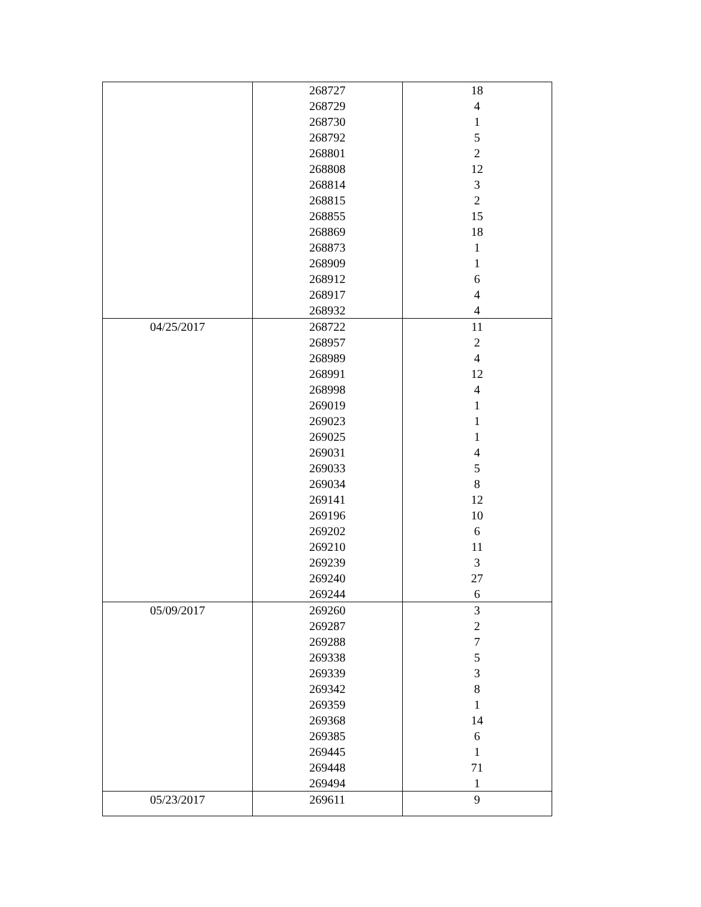| | 268727 268729 268730 268792 268801 268808 268814 268815 268855 268869 268873 268909 268912 268917 268932 | 18 4 1 5 2 12 3 2 15 18 1 1 6 4 4 |
| 04/25/2017 | 268722 268957 268989 268991 268998 269019 269023 269025 269031 269033 269034 269141 269196 269202 269210 269239 269240 269244 | 11 2 4 12 4 1 1 1 4 5 8 12 10 6 11 3 27 6 |
| 05/09/2017 | 269260 269287 269288 269338 269339 269342 269359 269368 269385 269445 269448 269494 | 3 2 7 5 3 8 1 14 6 1 71 1 |
| 05/23/2017 | 269611 | 9 |